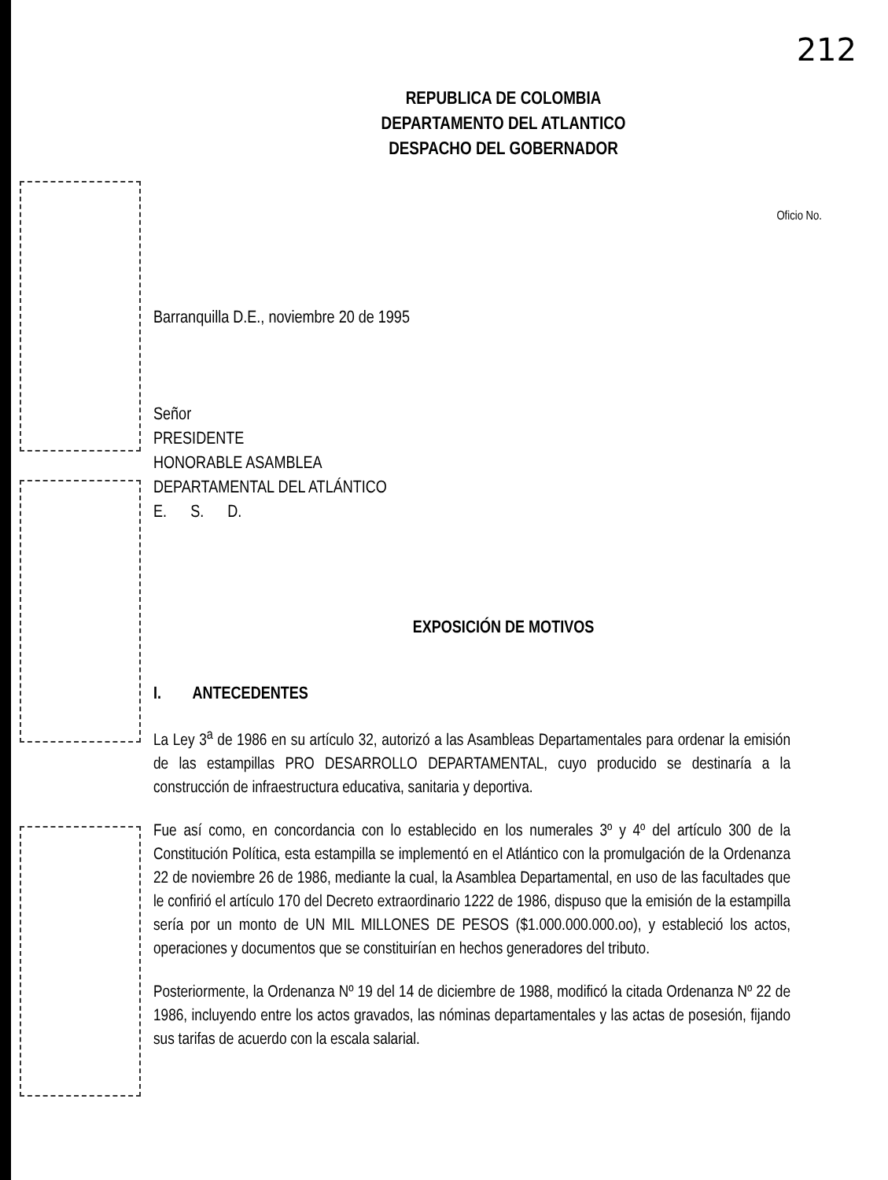212
REPUBLICA DE COLOMBIA
DEPARTAMENTO DEL ATLANTICO
DESPACHO DEL GOBERNADOR
Oficio No.
Barranquilla D.E., noviembre 20 de 1995
Señor
PRESIDENTE
HONORABLE ASAMBLEA
DEPARTAMENTAL DEL ATLÁNTICO
E. S. D.
EXPOSICIÓN DE MOTIVOS
I. ANTECEDENTES
La Ley 3<sup>a</sup> de 1986 en su artículo 32, autorizó a las Asambleas Departamentales para ordenar la emisión de las estampillas PRO DESARROLLO DEPARTAMENTAL, cuyo producido se destinaría a la construcción de infraestructura educativa, sanitaria y deportiva.
Fue así como, en concordancia con lo establecido en los numerales 3º y 4º del artículo 300 de la Constitución Política, esta estampilla se implementó en el Atlántico con la promulgación de la Ordenanza 22 de noviembre 26 de 1986, mediante la cual, la Asamblea Departamental, en uso de las facultades que le confirió el artículo 170 del Decreto extraordinario 1222 de 1986, dispuso que la emisión de la estampilla sería por un monto de UN MIL MILLONES DE PESOS ($1.000.000.000.oo), y estableció los actos, operaciones y documentos que se constituirían en hechos generadores del tributo.
Posteriormente, la Ordenanza Nº 19 del 14 de diciembre de 1988, modificó la citada Ordenanza Nº 22 de 1986, incluyendo entre los actos gravados, las nóminas departamentales y las actas de posesión, fijando sus tarifas de acuerdo con la escala salarial.